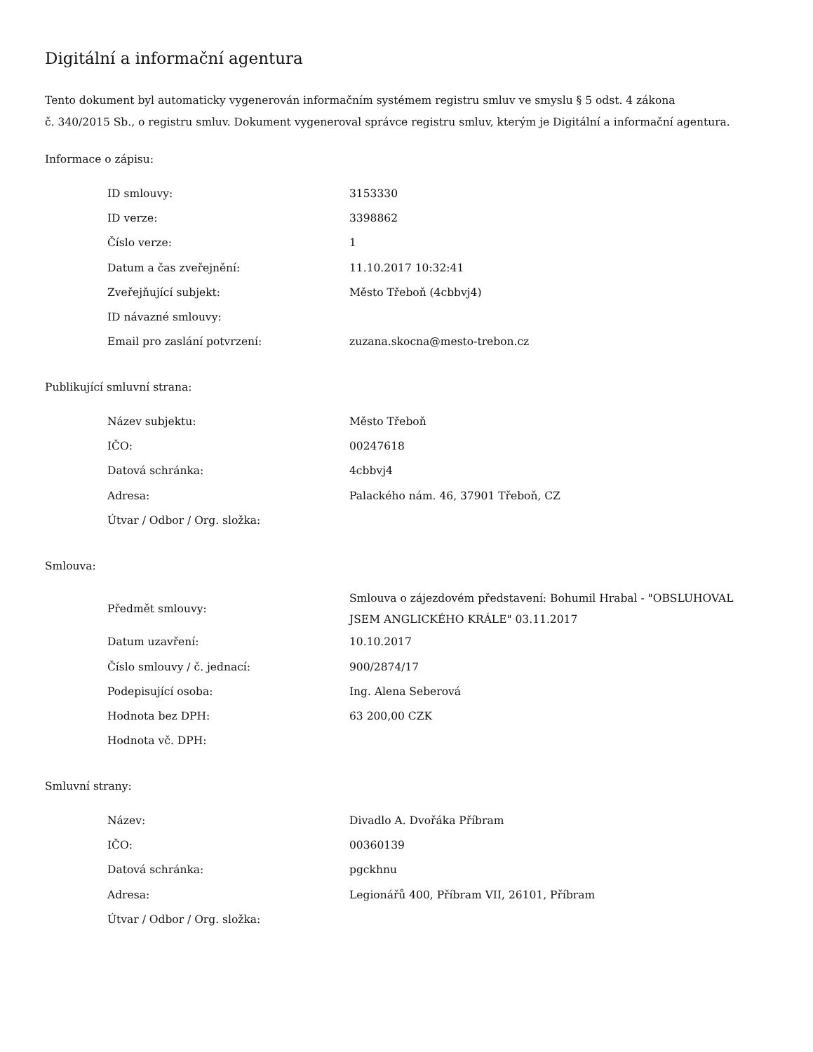Digitální a informační agentura
Tento dokument byl automaticky vygenerován informačním systémem registru smluv ve smyslu § 5 odst. 4 zákona
č. 340/2015 Sb., o registru smluv. Dokument vygeneroval správce registru smluv, kterým je Digitální a informační agentura.
Informace o zápisu:
| ID smlouvy: | 3153330 |
| ID verze: | 3398862 |
| Číslo verze: | 1 |
| Datum a čas zveřejnění: | 11.10.2017 10:32:41 |
| Zveřejňující subjekt: | Město Třeboň (4cbbvj4) |
| ID návazné smlouvy: | |
| Email pro zaslání potvrzení: | zuzana.skocna@mesto-trebon.cz |
Publikující smluvní strana:
| Název subjektu: | Město Třeboň |
| IČO: | 00247618 |
| Datová schránka: | 4cbbvj4 |
| Adresa: | Palackého nám. 46, 37901 Třeboň, CZ |
| Útvar / Odbor / Org. složka: | |
Smlouva:
| Předmět smlouvy: | Smlouva o zájezdovém představení: Bohumil Hrabal - "OBSLUHOVAL JSEM ANGLICKÉHO KRÁLE" 03.11.2017 |
| Datum uzavření: | 10.10.2017 |
| Číslo smlouvy / č. jednací: | 900/2874/17 |
| Podepisující osoba: | Ing. Alena Seberová |
| Hodnota bez DPH: | 63 200,00 CZK |
| Hodnota vč. DPH: | |
Smluvní strany:
| Název: | Divadlo A. Dvořáka Příbram |
| IČO: | 00360139 |
| Datová schránka: | pgckhnu |
| Adresa: | Legionářů 400, Příbram VII, 26101, Příbram |
| Útvar / Odbor / Org. složka: | |